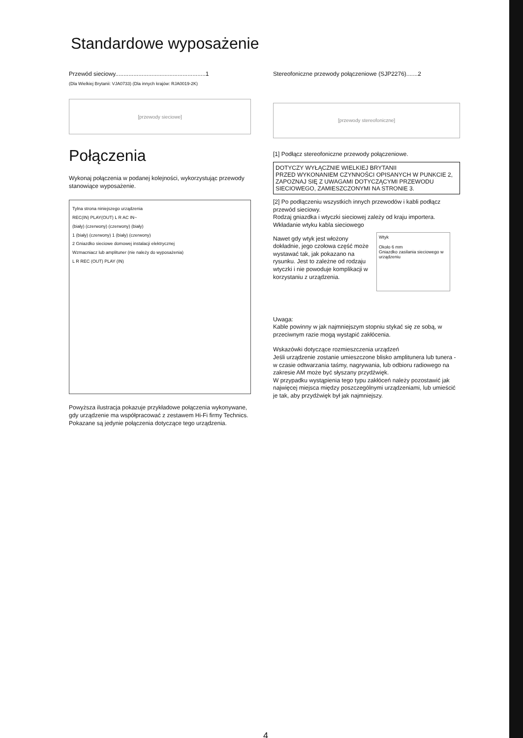Standardowe wyposażenie
Przewód sieciowy.......................................................1
(Dla Wielkiej Brytanii: VJA0733) (Dla innych krajów: RJA0019-2K)
[przewody sieciowe]
Połączenia
Wykonaj połączenia w podanej kolejności, wykorzystując przewody stanowiące wyposażenie.
Tylna strona niniejszego urządzenia
REC(IN) PLAY(OUT) L R AC IN~
(biały) (czerwony) (czerwony) (biały)
1 (biały) (czerwony) 1 (biały) (czerwony)
2 Gniazdko sieciowe domowej instalacji elektrycznej
Wzmacniacz lub amplituner (nie należy do wyposażenia)
L R REC (OUT) PLAY (IN)
Powyższa ilustracja pokazuje przykładowe połączenia wykonywane, gdy urządzenie ma współpracować z zestawem Hi-Fi firmy Technics. Pokazane są jedynie połączenia dotyczące tego urządzenia.
Stereofoniczne przewody połączeniowe (SJP2276).......2
[przewody stereofoniczne]
[1] Podłącz stereofoniczne przewody połączeniowe.
DOTYCZY WYŁĄCZNIE WIELKIEJ BRYTANII
PRZED WYKONANIEM CZYNNOŚCI OPISANYCH W PUNKCIE 2, ZAPOZNAJ SIĘ Z UWAGAMI DOTYCZĄCYMI PRZEWODU SIECIOWEGO, ZAMIESZCZONYMI NA STRONIE 3.
[2] Po podłączeniu wszystkich innych przewodów i kabli podłącz przewód sieciowy.
Rodzaj gniazdka i wtyczki sieciowej zależy od kraju importera.
Wkładanie wtyku kabla sieciowego
Nawet gdy wtyk jest włożony dokładnie, jego czołowa część może wystawać tak, jak pokazano na rysunku. Jest to zależne od rodzaju wtyczki i nie powoduje komplikacji w korzystaniu z urządzenia.
Wtyk
Około 6 mm
Gniazdko zasilania sieciowego w urządzeniu
Uwaga:
Kable powinny w jak najmniejszym stopniu stykać się ze sobą, w przeciwnym razie mogą wystąpić zakłócenia.
Wskazówki dotyczące rozmieszczenia urządzeń
Jeśli urządzenie zostanie umieszczone blisko amplitunera lub tunera - w czasie odtwarzania taśmy, nagrywania, lub odbioru radiowego na zakresie AM może być słyszany przydźwięk.
W przypadku wystąpienia tego typu zakłóceń należy pozostawić jak najwięcej miejsca między poszczególnymi urządzeniami, lub umieścić je tak, aby przydźwięk był jak najmniejszy.
4